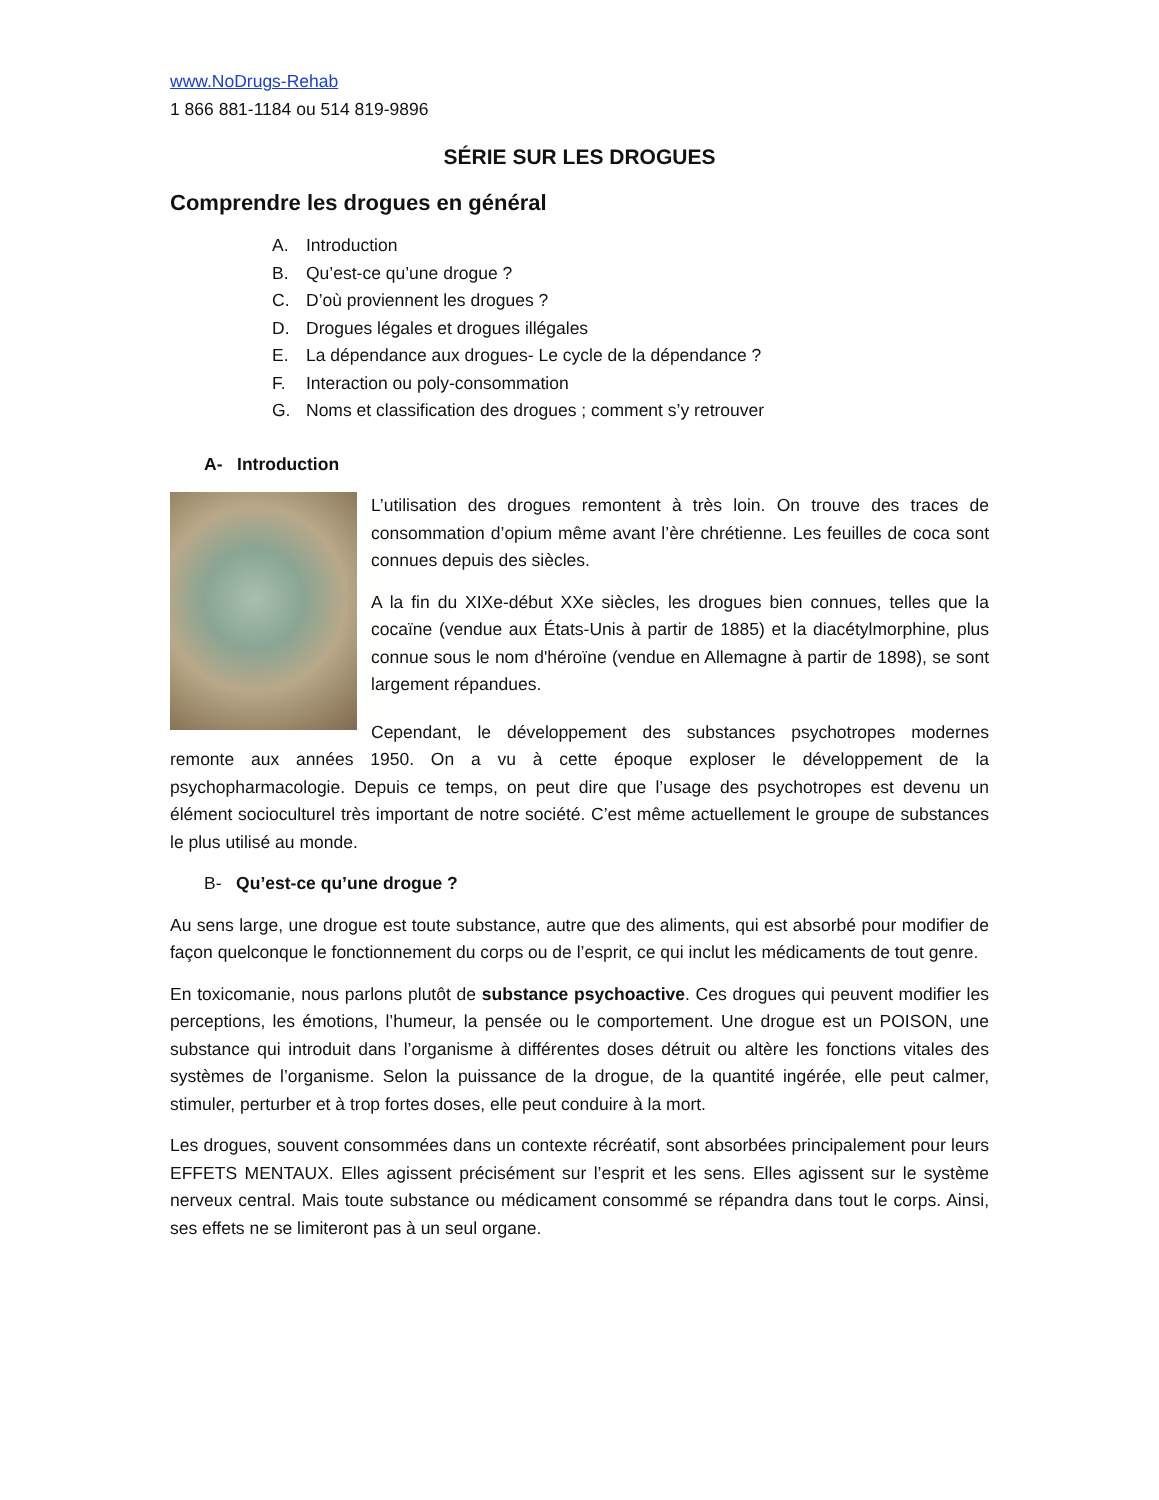www.NoDrugs-Rehab
1 866 881-1184 ou 514 819-9896
SÉRIE SUR LES DROGUES
Comprendre les drogues en général
A. Introduction
B. Qu’est-ce qu’une drogue ?
C. D’où proviennent les drogues ?
D. Drogues légales et drogues illégales
E. La dépendance aux drogues- Le cycle de la dépendance ?
F. Interaction ou poly-consommation
G. Noms et classification des drogues ; comment s’y retrouver
A- Introduction
L’utilisation des drogues remontent à très loin. On trouve des traces de consommation d’opium même avant l’ère chrétienne. Les feuilles de coca sont connues depuis des siècles.
A la fin du XIXe-début XXe siècles, les drogues bien connues, telles que la cocaïne (vendue aux États-Unis à partir de 1885) et la diacétylmorphine, plus connue sous le nom d'héroïne (vendue en Allemagne à partir de 1898), se sont largement répandues.
Cependant, le développement des substances psychotropes modernes remonte aux années 1950. On a vu à cette époque exploser le développement de la psychopharmacologie. Depuis ce temps, on peut dire que l’usage des psychotropes est devenu un élément socioculturel très important de notre société. C’est même actuellement le groupe de substances le plus utilisé au monde.
B- Qu’est-ce qu’une drogue ?
Au sens large, une drogue est toute substance, autre que des aliments, qui est absorbé pour modifier de façon quelconque le fonctionnement du corps ou de l’esprit, ce qui inclut les médicaments de tout genre.
En toxicomanie, nous parlons plutôt de substance psychoactive. Ces drogues qui peuvent modifier les perceptions, les émotions, l’humeur, la pensée ou le comportement. Une drogue est un POISON, une substance qui introduit dans l’organisme à différentes doses détruit ou altère les fonctions vitales des systèmes de l’organisme. Selon la puissance de la drogue, de la quantité ingérée, elle peut calmer, stimuler, perturber et à trop fortes doses, elle peut conduire à la mort.
Les drogues, souvent consommées dans un contexte récréatif, sont absorbées principalement pour leurs EFFETS MENTAUX. Elles agissent précisément sur l’esprit et les sens. Elles agissent sur le système nerveux central. Mais toute substance ou médicament consommé se répandra dans tout le corps. Ainsi, ses effets ne se limiteront pas à un seul organe.